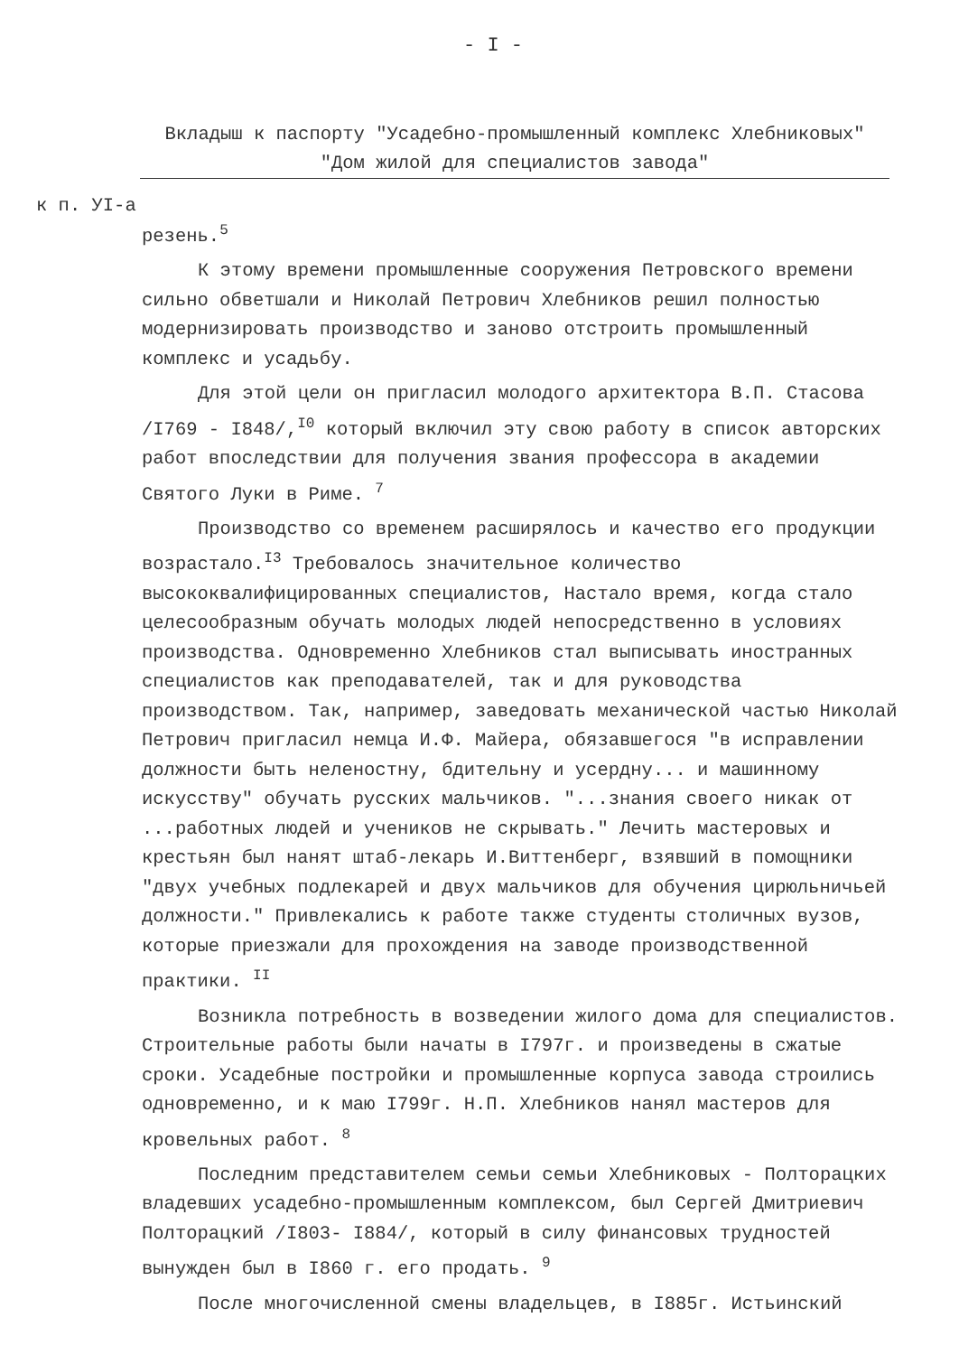- I -
Вкладыш к паспорту "Усадебно-промышленный комплекс Хлебниковых"
"Дом жилой для специалистов завода"
к п. УI-а
резень.<sup>5</sup>
К этому времени промышленные сооружения Петровского времени сильно обветшали и Николай Петрович Хлебников решил полностью модернизировать производство и заново отстроить промышленный комплекс и усадьбу.
Для этой цели он пригласил молодого архитектора В.П. Стасова /I769 - I848/,<sup>I0</sup> который включил эту свою работу в список авторских работ впоследствии для получения звания профессора в академии Святого Луки в Риме. <sup>7</sup>
Производство со временем расширялось и качество его продукции возрастало.<sup>I3</sup> Требовалось значительное количество высококвалифицированных специалистов, Настало время, когда стало целесообразным обучать молодых людей непосредственно в условиях производства. Одновременно Хлебников стал выписывать иностранных специалистов как преподавателей, так и для руководства производством. Так, например, заведовать механической частью Николай Петрович пригласил немца И.Ф. Майера, обязавшегося "в исправлении должности быть неленостну, бдительну и усердну... и машинному искусству" обучать русских мальчиков. "...знания своего никак от ...работных людей и учеников не скрывать." Лечить мастеровых и крестьян был нанят штаб-лекарь И.Виттенберг, взявший в помощники "двух учебных подлекарей и двух мальчиков для обучения цирюльничьей должности." Привлекались к работе также студенты столичных вузов, которые приезжали для прохождения на заводе производственной практики. <sup>II</sup>
Возникла потребность в возведении жилого дома для специалистов. Строительные работы были начаты в I797г. и произведены в сжатые сроки. Усадебные постройки и промышленные корпуса завода строились одновременно, и к маю I799г. Н.П. Хлебников нанял мастеров для кровельных работ. <sup>8</sup>
Последним представителем семьи семьи Хлебниковых - Полторацких владевших усадебно-промышленным комплексом, был Сергей Дмитриевич Полторацкий /I803- I884/, который в силу финансовых трудностей вынужден был в I860 г. его продать. <sup>9</sup>
После многочисленной смены владельцев, в I885г. Истьинский